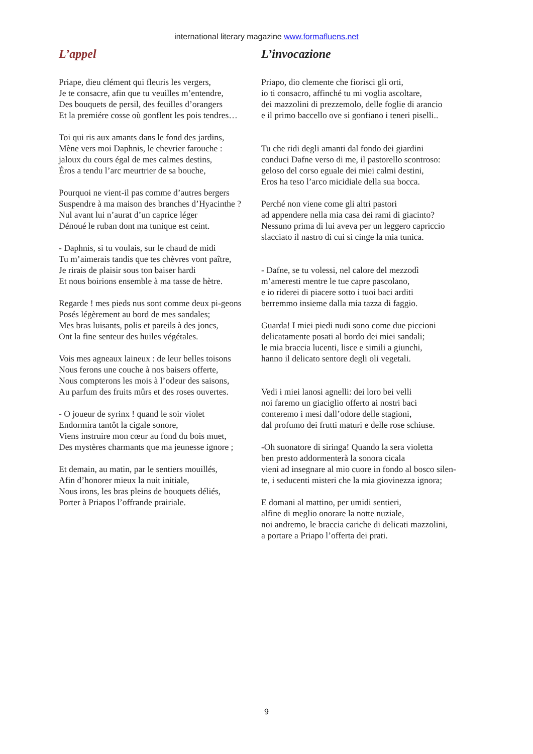international literary magazine www.formafluens.net
L’appel
Priape, dieu clément qui fleuris les vergers,
Je te consacre, afin que tu veuilles m’entendre,
Des bouquets de persil, des feuilles d’orangers
Et la premiére cosse où gonflent les pois tendres…
Toi qui ris aux amants dans le fond des jardins,
Mène vers moi Daphnis, le chevrier farouche :
jaloux du cours égal de mes calmes destins,
Éros a tendu l’arc meurtrier de sa bouche,
Pourquoi ne vient-il pas comme d’autres bergers
Suspendre à ma maison des branches d’Hyacinthe ?
Nul avant lui n’aurat d’un caprice léger
Dénoué le ruban dont ma tunique est ceint.
- Daphnis, si tu voulais, sur le chaud de midi
Tu m’aimerais tandis que tes chèvres vont paître,
Je rirais de plaisir sous ton baiser hardi
Et nous boirions ensemble à ma tasse de hètre.
Regarde ! mes pieds nus sont comme deux pi-geons
Posés légèrement au bord de mes sandales;
Mes bras luisants, polis et pareils à des joncs,
Ont la fine senteur des huiles végétales.
Vois mes agneaux laineux : de leur belles toisons
Nous ferons une couche à nos baisers offerte,
Nous compterons les mois à l’odeur des saisons,
Au parfum des fruits mûrs et des roses ouvertes.
- O joueur de syrinx ! quand le soir violet
Endormira tantôt la cigale sonore,
Viens instruire mon cœur au fond du bois muet,
Des mystères charmants que ma jeunesse ignore ;
Et demain, au matin, par le sentiers mouillés,
Afin d’honorer mieux la nuit initiale,
Nous irons, les bras pleins de bouquets déliés,
Porter à Priapos l’offrande prairiale.
L’invocazione
Priapo, dio clemente che fiorisci gli orti,
io ti consacro, affinché tu mi voglia ascoltare,
dei mazzolini di prezzemolo, delle foglie di arancio
e il primo baccello ove si gonfiano i teneri piselli..
Tu che ridi degli amanti dal fondo dei giardini
conduci Dafne verso di me, il pastorello scontroso:
geloso del corso eguale dei miei calmi destini,
Eros ha teso l’arco micidiale della sua bocca.
Perché non viene come gli altri pastori
ad appendere nella mia casa dei rami di giacinto?
Nessuno prima di lui aveva per un leggero capriccio
slacciato il nastro di cui si cinge la mia tunica.
- Dafne, se tu volessi, nel calore del mezzodì
m’ameresti mentre le tue capre pascolano,
e io riderei di piacere sotto i tuoi baci arditi
berremmo insieme dalla mia tazza di faggio.
Guarda! I miei piedi nudi sono come due piccioni
delicatamente posati al bordo dei miei sandali;
le mia braccia lucenti, lisce e simili a giunchi,
hanno il delicato sentore degli oli vegetali.
Vedi i miei lanosi agnelli: dei loro bei velli
noi faremo un giaciglio offerto ai nostri baci
conteremo i mesi dall’odore delle stagioni,
dal profumo dei frutti maturi e delle rose schiuse.
-Oh suonatore di siringa! Quando la sera violetta
ben presto addormenterà la sonora cicala
vieni ad insegnare al mio cuore in fondo al bosco silen-te, i seducenti misteri che la mia giovinezza ignora;
E domani al mattino, per umidi sentieri,
alfine di meglio onorare la notte nuziale,
noi andremo, le braccia cariche di delicati mazzolini,
a portare a Priapo l’offerta dei prati.
9